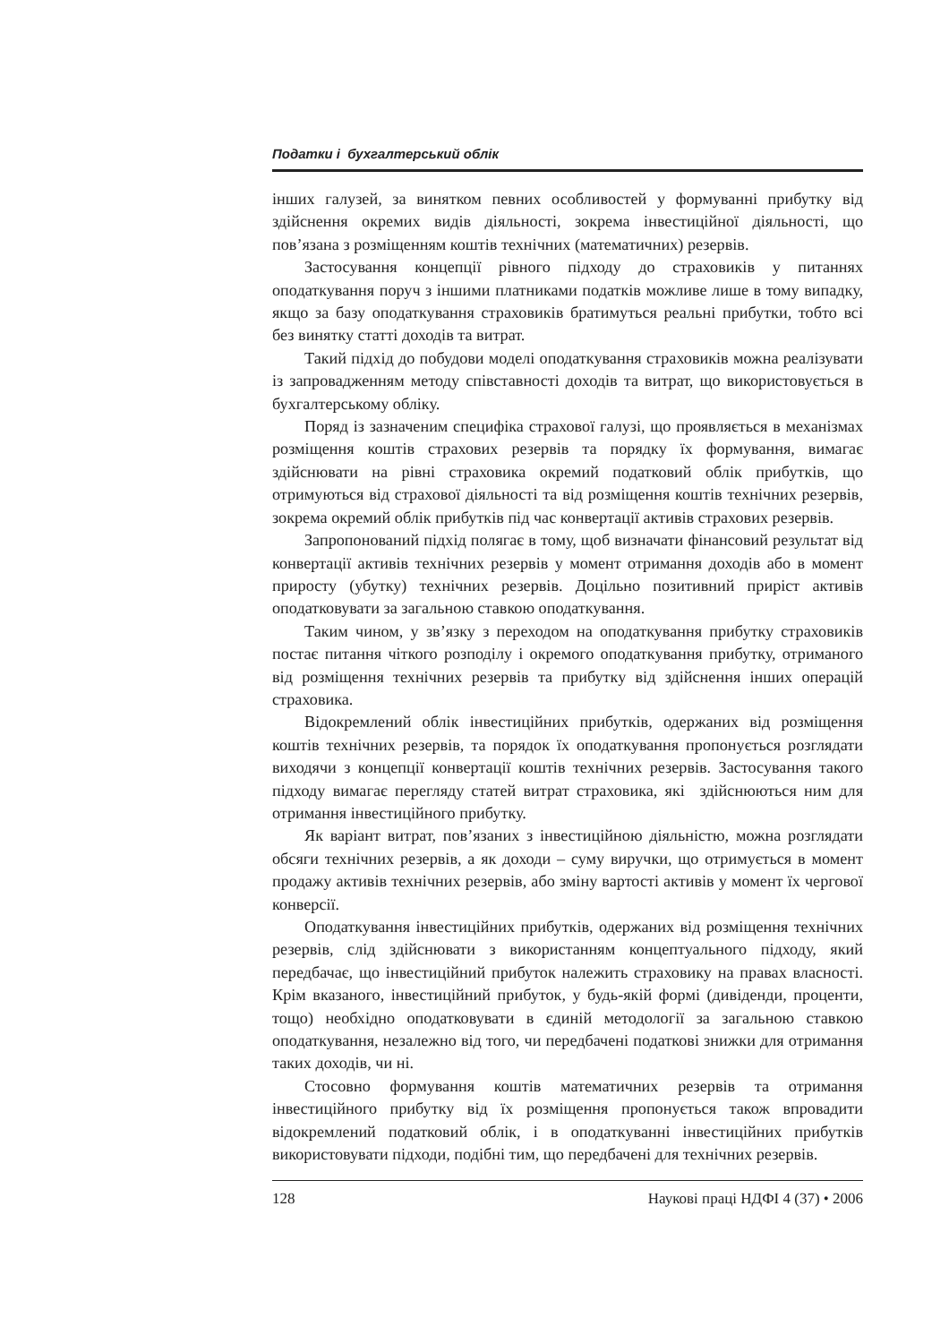Податки і бухгалтерський облік
інших галузей, за винятком певних особливостей у формуванні прибутку від здійснення окремих видів діяльності, зокрема інвестиційної діяльності, що пов’язана з розміщенням коштів технічних (математичних) резервів.
Застосування концепції рівного підходу до страховиків у питаннях оподаткування поруч з іншими платниками податків можливе лише в тому випадку, якщо за базу оподаткування страховиків братимуться реальні прибутки, тобто всі без винятку статті доходів та витрат.
Такий підхід до побудови моделі оподаткування страховиків можна реалізувати із запровадженням методу співставності доходів та витрат, що використовується в бухгалтерському обліку.
Поряд із зазначеним специфіка страхової галузі, що проявляється в механізмах розміщення коштів страхових резервів та порядку їх формування, вимагає здійснювати на рівні страховика окремий податковий облік прибутків, що отримуються від страхової діяльності та від розміщення коштів технічних резервів, зокрема окремий облік прибутків під час конвертації активів страхових резервів.
Запропонований підхід полягає в тому, щоб визначати фінансовий результат від конвертації активів технічних резервів у момент отримання доходів або в момент приросту (убутку) технічних резервів. Доцільно позитивний приріст активів оподатковувати за загальною ставкою оподаткування.
Таким чином, у зв’язку з переходом на оподаткування прибутку страховиків постає питання чіткого розподілу і окремого оподаткування прибутку, отриманого від розміщення технічних резервів та прибутку від здійснення інших операцій страховика.
Відокремлений облік інвестиційних прибутків, одержаних від розміщення коштів технічних резервів, та порядок їх оподаткування пропонується розглядати виходячи з концепції конвертації коштів технічних резервів. Застосування такого підходу вимагає перегляду статей витрат страховика, які здійснюються ним для отримання інвестиційного прибутку.
Як варіант витрат, пов’язаних з інвестиційною діяльністю, можна розглядати обсяги технічних резервів, а як доходи – суму виручки, що отримується в момент продажу активів технічних резервів, або зміну вартості активів у момент їх чергової конверсії.
Оподаткування інвестиційних прибутків, одержаних від розміщення технічних резервів, слід здійснювати з використанням концептуального підходу, який передбачає, що інвестиційний прибуток належить страховику на правах власності. Крім вказаного, інвестиційний прибуток, у будь-якій формі (дивіденди, проценти, тощо) необхідно оподатковувати в єдиній методології за загальною ставкою оподаткування, незалежно від того, чи передбачені податкові знижки для отримання таких доходів, чи ні.
Стосовно формування коштів математичних резервів та отримання інвестиційного прибутку від їх розміщення пропонується також впровадити відокремлений податковий облік, і в оподаткуванні інвестиційних прибутків використовувати підходи, подібні тим, що передбачені для технічних резервів.
128 Наукові праці НДФІ 4 (37) • 2006